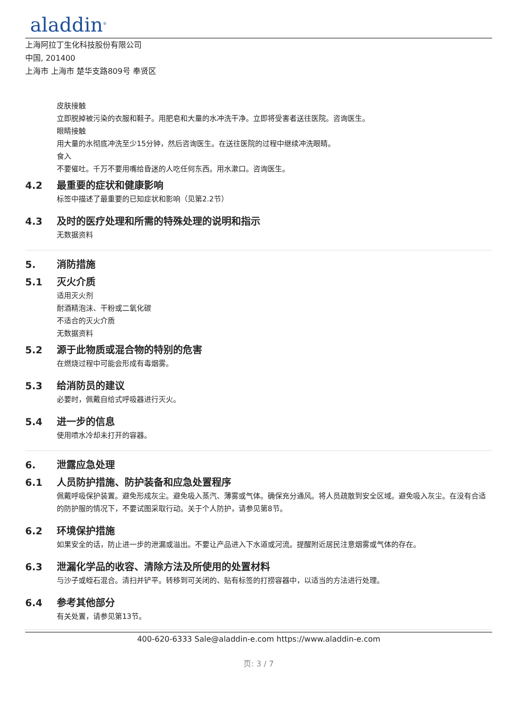aladdin<sup>®</sup>
上海阿拉丁生化科技股份有限公司
中国, 201400
上海市 上海市 楚华支路809号 奉贤区
皮肤接触
立即脱掉被污染的衣服和鞋子。用肥皂和大量的水冲洗干净。立即将受害者送往医院。咨询医生。
眼睛接触
用大量的水彻底冲洗至少15分钟，然后咨询医生。在送往医院的过程中继续冲洗眼睛。
食入
不要催吐。千万不要用嘴给昏迷的人吃任何东西。用水漱口。咨询医生。
4.2 最重要的症状和健康影响
标签中描述了最重要的已知症状和影响（见第2.2节）
4.3 及时的医疗处理和所需的特殊处理的说明和指示
无数据资料
5. 消防措施
5.1 灭火介质
适用灭火剂
耐酒精泡沫、干粉或二氧化碳
不适合的灭火介质
无数据资料
5.2 源于此物质或混合物的特别的危害
在燃烧过程中可能会形成有毒烟雾。
5.3 给消防员的建议
必要时，佩戴自给式呼吸器进行灭火。
5.4 进一步的信息
使用喷水冷却未打开的容器。
6. 泄露应急处理
6.1 人员防护措施、防护装备和应急处置程序
佩戴呼吸保护装置。避免形成灰尘。避免吸入蒸汽、薄雾或气体。确保充分通风。将人员疏散到安全区域。避免吸入灰尘。在没有合适的防护服的情况下，不要试图采取行动。关于个人防护，请参见第8节。
6.2 环境保护措施
如果安全的话，防止进一步的泄漏或溢出。不要让产品进入下水道或河流。提醒附近居民注意烟雾或气体的存在。
6.3 泄漏化学品的收容、清除方法及所使用的处置材料
与沙子或蛭石混合。清扫并铲平。转移到可关闭的、贴有标签的打捞容器中，以适当的方法进行处理。
6.4 参考其他部分
有关处置，请参见第13节。
400-620-6333 Sale@aladdin-e.com https://www.aladdin-e.com
页: 3 / 7